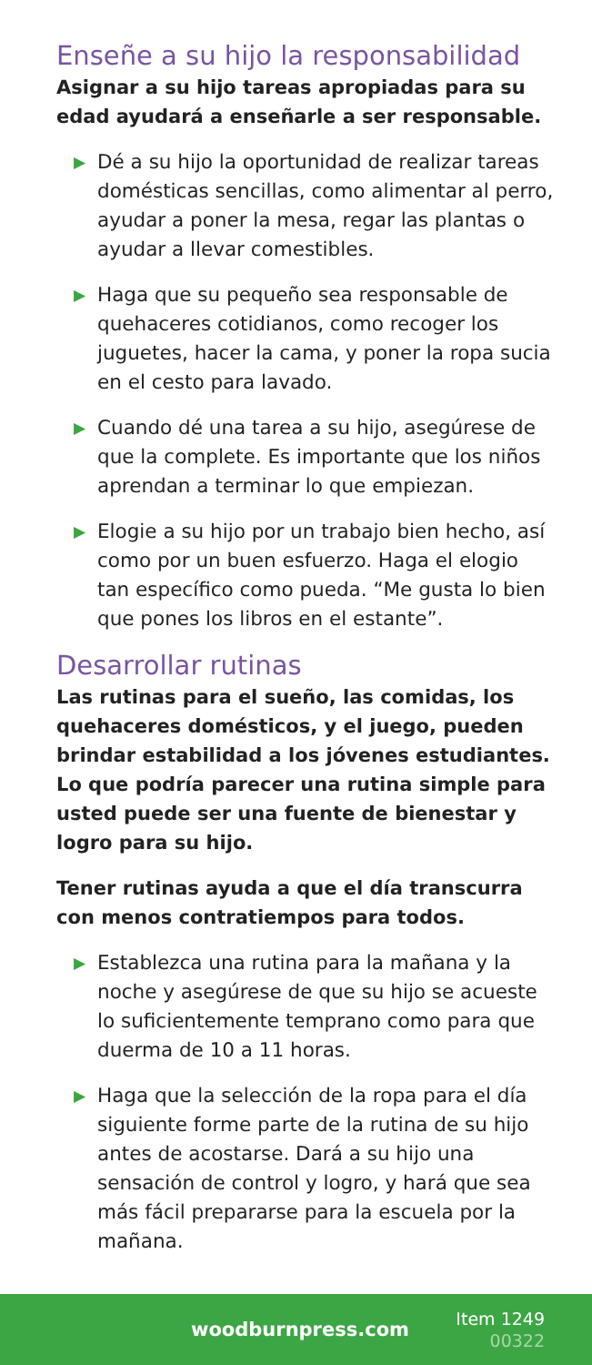Enseñe a su hijo la responsabilidad
Asignar a su hijo tareas apropiadas para su edad ayudará a enseñarle a ser responsable.
▶ Dé a su hijo la oportunidad de realizar tareas domésticas sencillas, como alimentar al perro, ayudar a poner la mesa, regar las plantas o ayudar a llevar comestibles.
▶ Haga que su pequeño sea responsable de quehaceres cotidianos, como recoger los juguetes, hacer la cama, y poner la ropa sucia en el cesto para lavado.
▶ Cuando dé una tarea a su hijo, asegúrese de que la complete. Es importante que los niños aprendan a terminar lo que empiezan.
▶ Elogie a su hijo por un trabajo bien hecho, así como por un buen esfuerzo. Haga el elogio tan específico como pueda. “Me gusta lo bien que pones los libros en el estante”.
Desarrollar rutinas
Las rutinas para el sueño, las comidas, los quehaceres domésticos, y el juego, pueden brindar estabilidad a los jóvenes estudiantes. Lo que podría parecer una rutina simple para usted puede ser una fuente de bienestar y logro para su hijo.
Tener rutinas ayuda a que el día transcurra con menos contratiempos para todos.
▶ Establezca una rutina para la mañana y la noche y asegúrese de que su hijo se acueste lo suficientemente temprano como para que duerma de 10 a 11 horas.
▶ Haga que la selección de la ropa para el día siguiente forme parte de la rutina de su hijo antes de acostarse. Dará a su hijo una sensación de control y logro, y hará que sea más fácil prepararse para la escuela por la mañana.
woodburnpress.com
Item 1249
00322